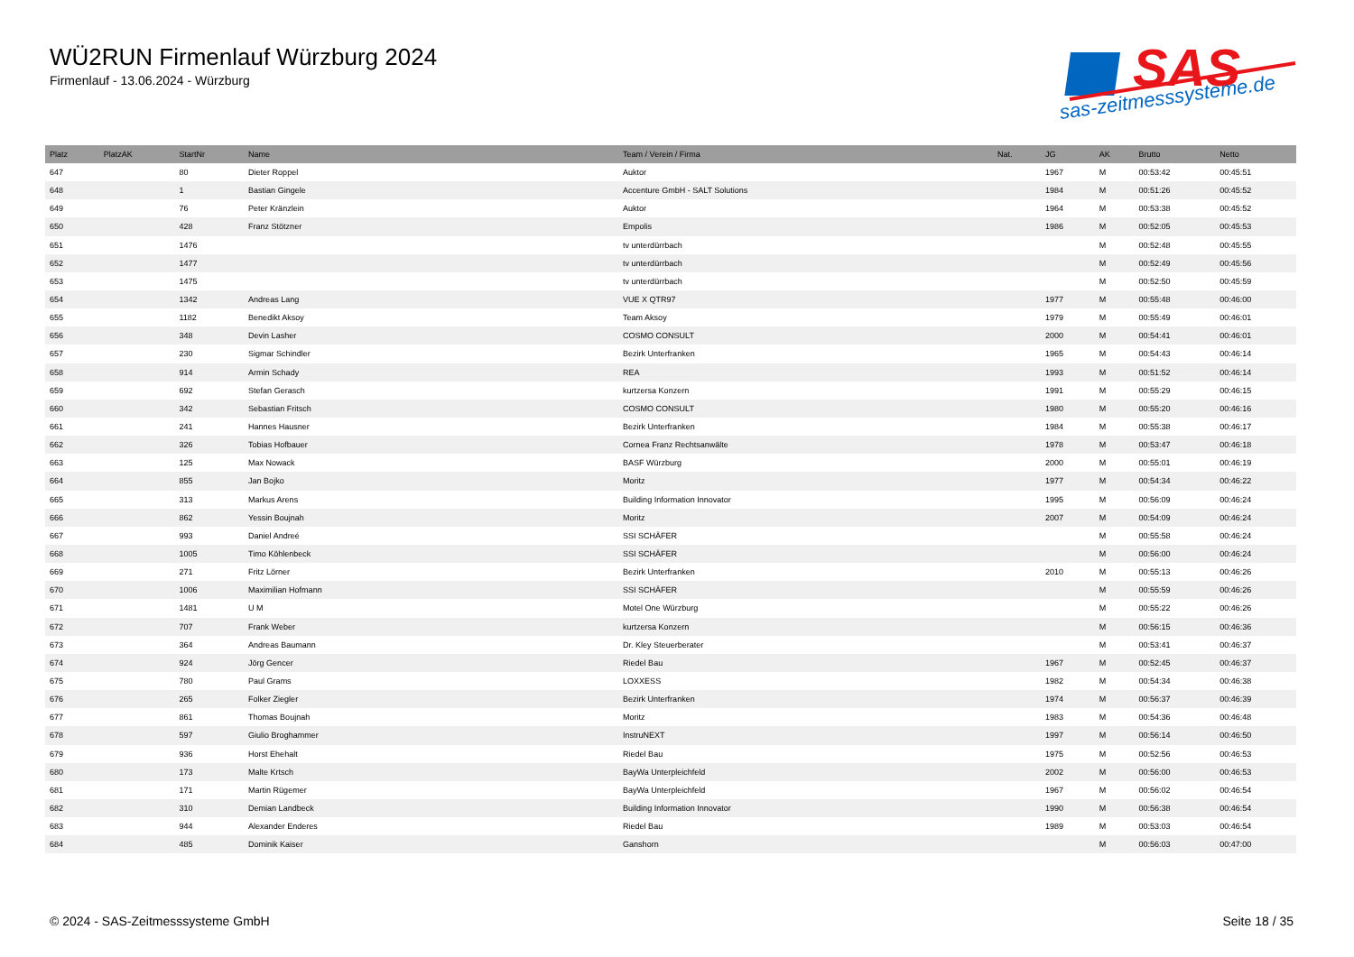WÜ2RUN Firmenlauf Würzburg 2024
Firmenlauf - 13.06.2024 - Würzburg
SAS
sas-zeitmesssysteme.de
| Platz | PlatzAK | StartNr | Name | Team / Verein / Firma | Nat. | JG | AK | Brutto | Netto |
| --- | --- | --- | --- | --- | --- | --- | --- | --- | --- |
| 647 | | 80 | Dieter Roppel | Auktor | | 1967 | M | 00:53:42 | 00:45:51 |
| 648 | | 1 | Bastian Gingele | Accenture GmbH - SALT Solutions | | 1984 | M | 00:51:26 | 00:45:52 |
| 649 | | 76 | Peter Kränzlein | Auktor | | 1964 | M | 00:53:38 | 00:45:52 |
| 650 | | 428 | Franz Stötzner | Empolis | | 1986 | M | 00:52:05 | 00:45:53 |
| 651 | | 1476 | | tv unterdürrbach | | | M | 00:52:48 | 00:45:55 |
| 652 | | 1477 | | tv unterdürrbach | | | M | 00:52:49 | 00:45:56 |
| 653 | | 1475 | | tv unterdürrbach | | | M | 00:52:50 | 00:45:59 |
| 654 | | 1342 | Andreas Lang | VUE X QTR97 | | 1977 | M | 00:55:48 | 00:46:00 |
| 655 | | 1182 | Benedikt Aksoy | Team Aksoy | | 1979 | M | 00:55:49 | 00:46:01 |
| 656 | | 348 | Devin Lasher | COSMO CONSULT | | 2000 | M | 00:54:41 | 00:46:01 |
| 657 | | 230 | Sigmar Schindler | Bezirk Unterfranken | | 1965 | M | 00:54:43 | 00:46:14 |
| 658 | | 914 | Armin Schady | REA | | 1993 | M | 00:51:52 | 00:46:14 |
| 659 | | 692 | Stefan Gerasch | kurtzersa Konzern | | 1991 | M | 00:55:29 | 00:46:15 |
| 660 | | 342 | Sebastian Fritsch | COSMO CONSULT | | 1980 | M | 00:55:20 | 00:46:16 |
| 661 | | 241 | Hannes Hausner | Bezirk Unterfranken | | 1984 | M | 00:55:38 | 00:46:17 |
| 662 | | 326 | Tobias Hofbauer | Cornea Franz Rechtsanwälte | | 1978 | M | 00:53:47 | 00:46:18 |
| 663 | | 125 | Max Nowack | BASF Würzburg | | 2000 | M | 00:55:01 | 00:46:19 |
| 664 | | 855 | Jan Bojko | Moritz | | 1977 | M | 00:54:34 | 00:46:22 |
| 665 | | 313 | Markus Arens | Building Information Innovator | | 1995 | M | 00:56:09 | 00:46:24 |
| 666 | | 862 | Yessin Boujnah | Moritz | | 2007 | M | 00:54:09 | 00:46:24 |
| 667 | | 993 | Daniel Andreé | SSI SCHÄFER | | | M | 00:55:58 | 00:46:24 |
| 668 | | 1005 | Timo Köhlenbeck | SSI SCHÄFER | | | M | 00:56:00 | 00:46:24 |
| 669 | | 271 | Fritz Lörner | Bezirk Unterfranken | | 2010 | M | 00:55:13 | 00:46:26 |
| 670 | | 1006 | Maximilian Hofmann | SSI SCHÄFER | | | M | 00:55:59 | 00:46:26 |
| 671 | | 1481 | U M | Motel One Würzburg | | | M | 00:55:22 | 00:46:26 |
| 672 | | 707 | Frank Weber | kurtzersa Konzern | | | M | 00:56:15 | 00:46:36 |
| 673 | | 364 | Andreas Baumann | Dr. Kley Steuerberater | | | M | 00:53:41 | 00:46:37 |
| 674 | | 924 | Jörg Gencer | Riedel Bau | | 1967 | M | 00:52:45 | 00:46:37 |
| 675 | | 780 | Paul Grams | LOXXESS | | 1982 | M | 00:54:34 | 00:46:38 |
| 676 | | 265 | Folker Ziegler | Bezirk Unterfranken | | 1974 | M | 00:56:37 | 00:46:39 |
| 677 | | 861 | Thomas Boujnah | Moritz | | 1983 | M | 00:54:36 | 00:46:48 |
| 678 | | 597 | Giulio Broghammer | InstruNEXT | | 1997 | M | 00:56:14 | 00:46:50 |
| 679 | | 936 | Horst Ehehalt | Riedel Bau | | 1975 | M | 00:52:56 | 00:46:53 |
| 680 | | 173 | Malte Krtsch | BayWa Unterpleichfeld | | 2002 | M | 00:56:00 | 00:46:53 |
| 681 | | 171 | Martin Rügemer | BayWa Unterpleichfeld | | 1967 | M | 00:56:02 | 00:46:54 |
| 682 | | 310 | Demian Landbeck | Building Information Innovator | | 1990 | M | 00:56:38 | 00:46:54 |
| 683 | | 944 | Alexander Enderes | Riedel Bau | | 1989 | M | 00:53:03 | 00:46:54 |
| 684 | | 485 | Dominik Kaiser | Ganshorn | | | M | 00:56:03 | 00:47:00 |
© 2024 - SAS-Zeitmesssysteme GmbH
Seite 18 / 35